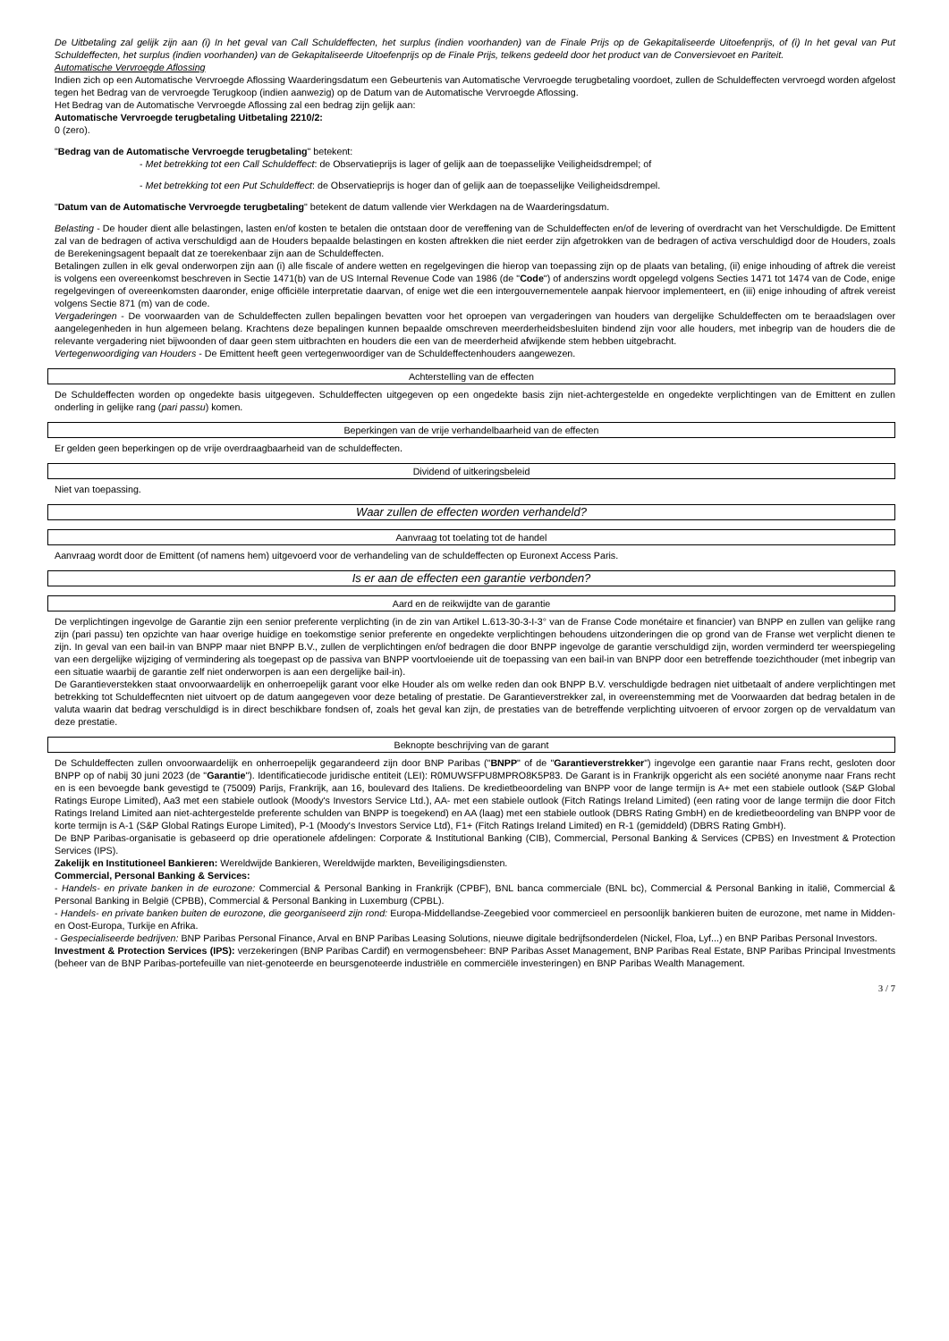De Uitbetaling zal gelijk zijn aan (i) In het geval van Call Schuldeffecten, het surplus (indien voorhanden) van de Finale Prijs op de Gekapitaliseerde Uitoefenprijs, of (i) In het geval van Put Schuldeffecten, het surplus (indien voorhanden) van de Gekapitaliseerde Uitoefenprijs op de Finale Prijs, telkens gedeeld door het product van de Conversievoet en Pariteit.
Automatische Vervroegde Aflossing
Indien zich op een Automatische Vervroegde Aflossing Waarderingsdatum een Gebeurtenis van Automatische Vervroegde terugbetaling voordoet, zullen de Schuldeffecten vervroegd worden afgelost tegen het Bedrag van de vervroegde Terugkoop (indien aanwezig) op de Datum van de Automatische Vervroegde Aflossing.
Het Bedrag van de Automatische Vervroegde Aflossing zal een bedrag zijn gelijk aan:
Automatische Vervroegde terugbetaling Uitbetaling 2210/2:
0 (zero).
"Bedrag van de Automatische Vervroegde terugbetaling" betekent:
- Met betrekking tot een Call Schuldeffect: de Observatieprijs is lager of gelijk aan de toepasselijke Veiligheidsdrempel; of
- Met betrekking tot een Put Schuldeffect: de Observatieprijs is hoger dan of gelijk aan de toepasselijke Veiligheidsdrempel.
"Datum van de Automatische Vervroegde terugbetaling" betekent de datum vallende vier Werkdagen na de Waarderingsdatum.
Belasting - De houder dient alle belastingen, lasten en/of kosten te betalen die ontstaan door de vereffening van de Schuldeffecten en/of de levering of overdracht van het Verschuldigde. De Emittent zal van de bedragen of activa verschuldigd aan de Houders bepaalde belastingen en kosten aftrekken die niet eerder zijn afgetrokken van de bedragen of activa verschuldigd door de Houders, zoals de Berekeningsagent bepaalt dat ze toerekenbaar zijn aan de Schuldeffecten.
Betalingen zullen in elk geval onderworpen zijn aan (i) alle fiscale of andere wetten en regelgevingen die hierop van toepassing zijn op de plaats van betaling, (ii) enige inhouding of aftrek die vereist is volgens een overeenkomst beschreven in Sectie 1471(b) van de US Internal Revenue Code van 1986 (de "Code") of anderszins wordt opgelegd volgens Secties 1471 tot 1474 van de Code, enige regelgevingen of overeenkomsten daaronder, enige officiële interpretatie daarvan, of enige wet die een intergouvernementele aanpak hiervoor implementeert, en (iii) enige inhouding of aftrek vereist volgens Sectie 871 (m) van de code.
Vergaderingen - De voorwaarden van de Schuldeffecten zullen bepalingen bevatten voor het oproepen van vergaderingen van houders van dergelijke Schuldeffecten om te beraadslagen over aangelegenheden in hun algemeen belang. Krachtens deze bepalingen kunnen bepaalde omschreven meerderheidsbesluiten bindend zijn voor alle houders, met inbegrip van de houders die de relevante vergadering niet bijwoonden of daar geen stem uitbrachten en houders die een van de meerderheid afwijkende stem hebben uitgebracht.
Vertegenwoordiging van Houders - De Emittent heeft geen vertegenwoordiger van de Schuldeffectenhouders aangewezen.
Achterstelling van de effecten
De Schuldeffecten worden op ongedekte basis uitgegeven. Schuldeffecten uitgegeven op een ongedekte basis zijn niet-achtergestelde en ongedekte verplichtingen van de Emittent en zullen onderling in gelijke rang (pari passu) komen.
Beperkingen van de vrije verhandelbaarheid van de effecten
Er gelden geen beperkingen op de vrije overdraagbaarheid van de schuldeffecten.
Dividend of uitkeringsbeleid
Niet van toepassing.
Waar zullen de effecten worden verhandeld?
Aanvraag tot toelating tot de handel
Aanvraag wordt door de Emittent (of namens hem) uitgevoerd voor de verhandeling van de schuldeffecten op Euronext Access Paris.
Is er aan de effecten een garantie verbonden?
Aard en de reikwijdte van de garantie
De verplichtingen ingevolge de Garantie zijn een senior preferente verplichting (in de zin van Artikel L.613-30-3-I-3° van de Franse Code monétaire et financier) van BNPP en zullen van gelijke rang zijn (pari passu) ten opzichte van haar overige huidige en toekomstige senior preferente en ongedekte verplichtingen behoudens uitzonderingen die op grond van de Franse wet verplicht dienen te zijn. In geval van een bail-in van BNPP maar niet BNPP B.V., zullen de verplichtingen en/of bedragen die door BNPP ingevolge de garantie verschuldigd zijn, worden verminderd ter weerspiegeling van een dergelijke wijziging of vermindering als toegepast op de passiva van BNPP voortvloeiende uit de toepassing van een bail-in van BNPP door een betreffende toezichthouder (met inbegrip van een situatie waarbij de garantie zelf niet onderworpen is aan een dergelijke bail-in).
De Garantieverstekken staat onvoorwaardelijk en onherroepelijk garant voor elke Houder als om welke reden dan ook BNPP B.V. verschuldigde bedragen niet uitbetaalt of andere verplichtingen met betrekking tot Schuldeffecnten niet uitvoert op de datum aangegeven voor deze betaling of prestatie. De Garantieverstrekker zal, in overeenstemming met de Voorwaarden dat bedrag betalen in de valuta waarin dat bedrag verschuldigd is in direct beschikbare fondsen of, zoals het geval kan zijn, de prestaties van de betreffende verplichting uitvoeren of ervoor zorgen op de vervaldatum van deze prestatie.
Beknopte beschrijving van de garant
De Schuldeffecten zullen onvoorwaardelijk en onherroepelijk gegarandeerd zijn door BNP Paribas ("BNPP" of de "Garantieverstrekker") ingevolge een garantie naar Frans recht, gesloten door BNPP op of nabij 30 juni 2023 (de "Garantie"). Identificatiecode juridische entiteit (LEI): R0MUWSFPU8MPRO8K5P83. De Garant is in Frankrijk opgericht als een société anonyme naar Frans recht en is een bevoegde bank gevestigd te (75009) Parijs, Frankrijk, aan 16, boulevard des Italiens. De kredietbeoordeling van BNPP voor de lange termijn is A+ met een stabiele outlook (S&P Global Ratings Europe Limited), Aa3 met een stabiele outlook (Moody's Investors Service Ltd.), AA- met een stabiele outlook (Fitch Ratings Ireland Limited) (een rating voor de lange termijn die door Fitch Ratings Ireland Limited aan niet-achtergestelde preferente schulden van BNPP is toegekend) en AA (laag) met een stabiele outlook (DBRS Rating GmbH) en de kredietbeoordeling van BNPP voor de korte termijn is A-1 (S&P Global Ratings Europe Limited), P-1 (Moody's Investors Service Ltd), F1+ (Fitch Ratings Ireland Limited) en R-1 (gemiddeld) (DBRS Rating GmbH).
De BNP Paribas-organisatie is gebaseerd op drie operationele afdelingen: Corporate & Institutional Banking (CIB), Commercial, Personal Banking & Services (CPBS) en Investment & Protection Services (IPS).
Zakelijk en Institutioneel Bankieren: Wereldwijde Bankieren, Wereldwijde markten, Beveiligingsdiensten.
Commercial, Personal Banking & Services:
- Handels- en private banken in de eurozone: Commercial & Personal Banking in Frankrijk (CPBF), BNL banca commerciale (BNL bc), Commercial & Personal Banking in italië, Commercial & Personal Banking in België (CPBB), Commercial & Personal Banking in Luxemburg (CPBL).
- Handels- en private banken buiten de eurozone, die georganiseerd zijn rond: Europa-Middellandse-Zeegebied voor commercieel en persoonlijk bankieren buiten de eurozone, met name in Midden- en Oost-Europa, Turkije en Afrika.
- Gespecialiseerde bedrijven: BNP Paribas Personal Finance, Arval en BNP Paribas Leasing Solutions, nieuwe digitale bedrijfsonderdelen (Nickel, Floa, Lyf...) en BNP Paribas Personal Investors.
Investment & Protection Services (IPS): verzekeringen (BNP Paribas Cardif) en vermogensbeheer: BNP Paribas Asset Management, BNP Paribas Real Estate, BNP Paribas Principal Investments (beheer van de BNP Paribas-portefeuille van niet-genoteerde en beursgenoteerde industriële en commerciële investeringen) en BNP Paribas Wealth Management.
3 / 7